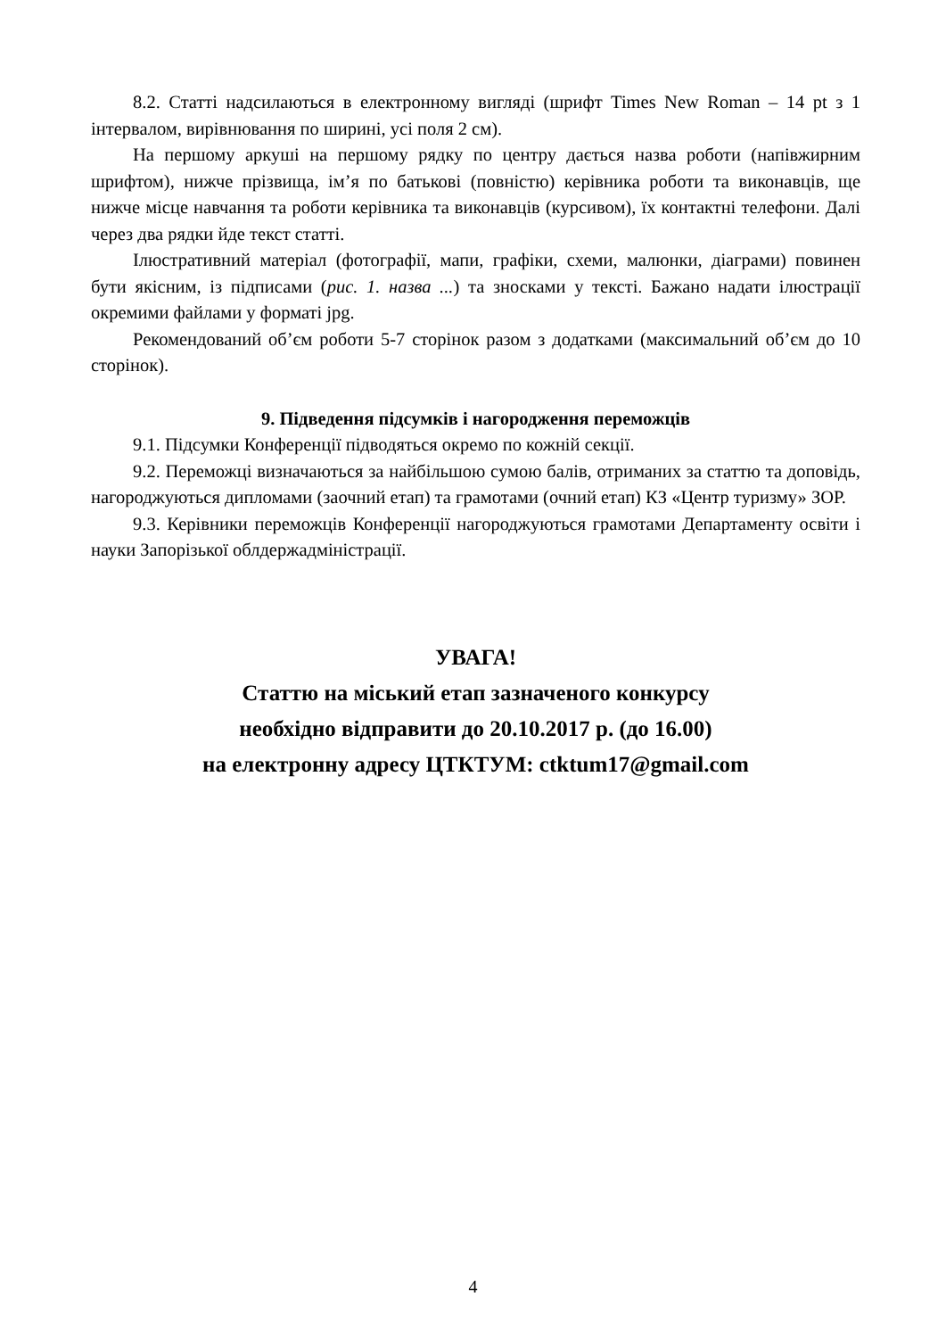8.2. Статті надсилаються в електронному вигляді (шрифт Times New Roman – 14 pt з 1 інтервалом, вирівнювання по ширині, усі поля 2 см).
На першому аркуші на першому рядку по центру дається назва роботи (напівжирним шрифтом), нижче прізвища, ім’я по батькові (повністю) керівника роботи та виконавців, ще нижче місце навчання та роботи керівника та виконавців (курсивом), їх контактні телефони. Далі через два рядки йде текст статті.
Ілюстративний матеріал (фотографії, мапи, графіки, схеми, малюнки, діаграми) повинен бути якісним, із підписами (рис. 1. назва ...) та зносками у тексті. Бажано надати ілюстрації окремими файлами у форматі jpg.
Рекомендований об’єм роботи 5-7 сторінок разом з додатками (максимальний об’єм до 10 сторінок).
9. Підведення підсумків і нагородження переможців
9.1. Підсумки Конференції підводяться окремо по кожній секції.
9.2. Переможці визначаються за найбільшою сумою балів, отриманих за статтю та доповідь, нагороджуються дипломами (заочний етап) та грамотами (очний етап) КЗ «Центр туризму» ЗОР.
9.3. Керівники переможців Конференції нагороджуються грамотами Департаменту освіти і науки Запорізької облдержадміністрації.
УВАГА!
Статтю на міський етап зазначеного конкурсу
необхідно відправити до 20.10.2017 р. (до 16.00)
на електронну адресу ЦТКТУМ: ctktum17@gmail.com
4